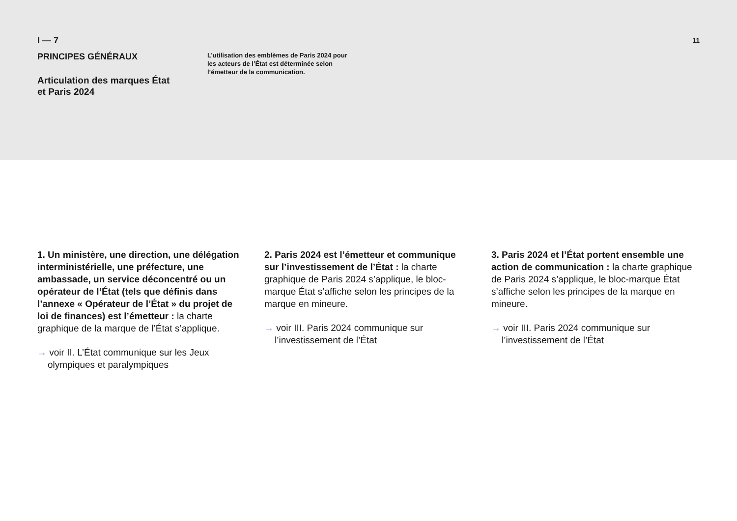I — 7
PRINCIPES GÉNÉRAUX
Articulation des marques État
et Paris 2024
L’utilisation des emblèmes de Paris 2024 pour les acteurs de l’État est déterminée selon l’émetteur de la communication.
11
1. Un ministère, une direction, une délégation interministérielle, une préfecture, une ambassade, un service déconcentré ou un opérateur de l’État (tels que définis dans l’annexe « Opérateur de l’État » du projet de loi de finances) est l’émetteur : la charte graphique de la marque de l’État s’applique.
→ voir II. L’État communique sur les Jeux olympiques et paralympiques
2. Paris 2024 est l’émetteur et communique sur l’investissement de l’État : la charte graphique de Paris 2024 s’applique, le bloc-marque État s’affiche selon les principes de la marque en mineure.
→ voir III. Paris 2024 communique sur l’investissement de l’État
3. Paris 2024 et l’État portent ensemble une action de communication : la charte graphique de Paris 2024 s’applique, le bloc-marque État s’affiche selon les principes de la marque en mineure.
→ voir III. Paris 2024 communique sur l’investissement de l’État